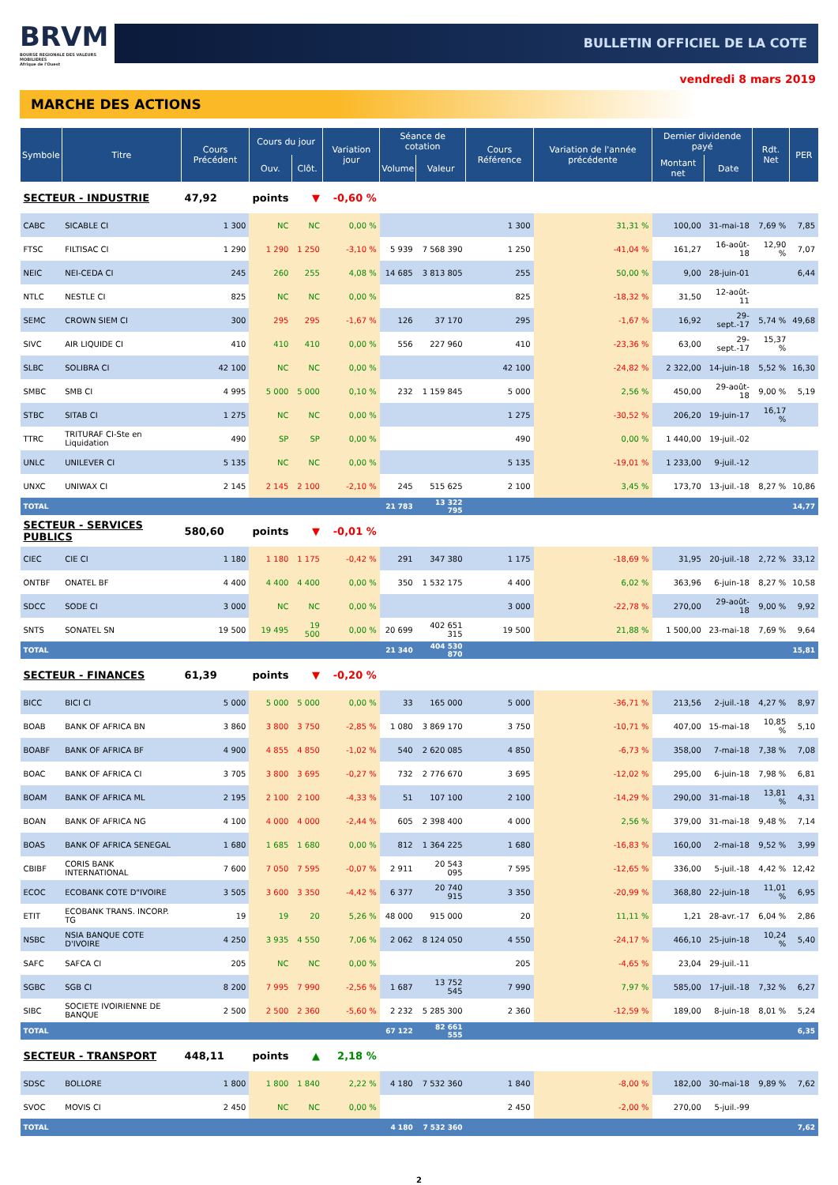BRVM
BOURSE REGIONALE DES VALEURS MOBILIERES
Afrique de l'Ouest
BULLETIN OFFICIEL DE LA COTE
vendredi 8 mars 2019
MARCHE DES ACTIONS
| Symbole | Titre | Cours Précédent | Cours du jour | | Variation jour | Séance de cotation | | Cours Référence | Variation de l'année précédente | Dernier dividende payé | | Rdt. Net | PER |
| --- | --- | --- | --- | --- | --- | --- | --- | --- | --- | --- | --- | --- | --- |
| | | | Ouv. | Clôt. | | Volume | Valeur | | | Montant net | Date | | |
| SECTEUR - INDUSTRIE | | 47,92 | points | ▼ | -0,60 % | | | | | | | | |
| CABC | SICABLE CI | 1 300 | NC | NC | 0,00 % | | | 1 300 | 31,31 % | 100,00 | 31-mai-18 | 7,69 % | 7,85 |
| FTSC | FILTISAC CI | 1 290 | 1 290 | 1 250 | -3,10 % | 5 939 | 7 568 390 | 1 250 | -41,04 % | 161,27 | 16-août-18 | 12,90 % | 7,07 |
| NEIC | NEI-CEDA CI | 245 | 260 | 255 | 4,08 % | 14 685 | 3 813 805 | 255 | 50,00 % | 9,00 | 28-juin-01 | | 6,44 |
| NTLC | NESTLE CI | 825 | NC | NC | 0,00 % | | | 825 | -18,32 % | 31,50 | 12-août-11 | | |
| SEMC | CROWN SIEM CI | 300 | 295 | 295 | -1,67 % | 126 | 37 170 | 295 | -1,67 % | 16,92 | 29-sept.-17 | 5,74 % | 49,68 |
| SIVC | AIR LIQUIDE CI | 410 | 410 | 410 | 0,00 % | 556 | 227 960 | 410 | -23,36 % | 63,00 | 29-sept.-17 | 15,37 % | |
| SLBC | SOLIBRA CI | 42 100 | NC | NC | 0,00 % | | | 42 100 | -24,82 % | 2 322,00 | 14-juin-18 | 5,52 % | 16,30 |
| SMBC | SMB CI | 4 995 | 5 000 | 5 000 | 0,10 % | 232 | 1 159 845 | 5 000 | 2,56 % | 450,00 | 29-août-18 | 9,00 % | 5,19 |
| STBC | SITAB CI | 1 275 | NC | NC | 0,00 % | | | 1 275 | -30,52 % | 206,20 | 19-juin-17 | 16,17 % | |
| TTRC | TRITURAF CI-Ste en Liquidation | 490 | SP | SP | 0,00 % | | | 490 | 0,00 % | 1 440,00 | 19-juil.-02 | | |
| UNLC | UNILEVER CI | 5 135 | NC | NC | 0,00 % | | | 5 135 | -19,01 % | 1 233,00 | 9-juil.-12 | | |
| UNXC | UNIWAX CI | 2 145 | 2 145 | 2 100 | -2,10 % | 245 | 515 625 | 2 100 | 3,45 % | 173,70 | 13-juil.-18 | 8,27 % | 10,86 |
| TOTAL | | | | | | 21 783 | 13 322 795 | | | | | | 14,77 |
| SECTEUR - SERVICES PUBLICS | | 580,60 | points | ▼ | -0,01 % | | | | | | | | |
| CIEC | CIE CI | 1 180 | 1 180 | 1 175 | -0,42 % | 291 | 347 380 | 1 175 | -18,69 % | 31,95 | 20-juil.-18 | 2,72 % | 33,12 |
| ONTBF | ONATEL BF | 4 400 | 4 400 | 4 400 | 0,00 % | 350 | 1 532 175 | 4 400 | 6,02 % | 363,96 | 6-juin-18 | 8,27 % | 10,58 |
| SDCC | SODE CI | 3 000 | NC | NC | 0,00 % | | | 3 000 | -22,78 % | 270,00 | 29-août-18 | 9,00 % | 9,92 |
| SNTS | SONATEL SN | 19 500 | 19 495 | 19 500 | 0,00 % | 20 699 | 402 651 315 | 19 500 | 21,88 % | 1 500,00 | 23-mai-18 | 7,69 % | 9,64 |
| TOTAL | | | | | | 21 340 | 404 530 870 | | | | | | 15,81 |
| SECTEUR - FINANCES | | 61,39 | points | ▼ | -0,20 % | | | | | | | | |
| BICC | BICI CI | 5 000 | 5 000 | 5 000 | 0,00 % | 33 | 165 000 | 5 000 | -36,71 % | 213,56 | 2-juil.-18 | 4,27 % | 8,97 |
| BOAB | BANK OF AFRICA BN | 3 860 | 3 800 | 3 750 | -2,85 % | 1 080 | 3 869 170 | 3 750 | -10,71 % | 407,00 | 15-mai-18 | 10,85 % | 5,10 |
| BOABF | BANK OF AFRICA BF | 4 900 | 4 855 | 4 850 | -1,02 % | 540 | 2 620 085 | 4 850 | -6,73 % | 358,00 | 7-mai-18 | 7,38 % | 7,08 |
| BOAC | BANK OF AFRICA CI | 3 705 | 3 800 | 3 695 | -0,27 % | 732 | 2 776 670 | 3 695 | -12,02 % | 295,00 | 6-juin-18 | 7,98 % | 6,81 |
| BOAM | BANK OF AFRICA ML | 2 195 | 2 100 | 2 100 | -4,33 % | 51 | 107 100 | 2 100 | -14,29 % | 290,00 | 31-mai-18 | 13,81 % | 4,31 |
| BOAN | BANK OF AFRICA NG | 4 100 | 4 000 | 4 000 | -2,44 % | 605 | 2 398 400 | 4 000 | 2,56 % | 379,00 | 31-mai-18 | 9,48 % | 7,14 |
| BOAS | BANK OF AFRICA SENEGAL | 1 680 | 1 685 | 1 680 | 0,00 % | 812 | 1 364 225 | 1 680 | -16,83 % | 160,00 | 2-mai-18 | 9,52 % | 3,99 |
| CBIBF | CORIS BANK INTERNATIONAL | 7 600 | 7 050 | 7 595 | -0,07 % | 2 911 | 20 543 095 | 7 595 | -12,65 % | 336,00 | 5-juil.-18 | 4,42 % | 12,42 |
| ECOC | ECOBANK COTE D"IVOIRE | 3 505 | 3 600 | 3 350 | -4,42 % | 6 377 | 20 740 915 | 3 350 | -20,99 % | 368,80 | 22-juin-18 | 11,01 % | 6,95 |
| ETIT | ECOBANK TRANS. INCORP. TG | 19 | 19 | 20 | 5,26 % | 48 000 | 915 000 | 20 | 11,11 % | 1,21 | 28-avr.-17 | 6,04 % | 2,86 |
| NSBC | NSIA BANQUE COTE D'IVOIRE | 4 250 | 3 935 | 4 550 | 7,06 % | 2 062 | 8 124 050 | 4 550 | -24,17 % | 466,10 | 25-juin-18 | 10,24 % | 5,40 |
| SAFC | SAFCA CI | 205 | NC | NC | 0,00 % | | | 205 | -4,65 % | 23,04 | 29-juil.-11 | | |
| SGBC | SGB CI | 8 200 | 7 995 | 7 990 | -2,56 % | 1 687 | 13 752 545 | 7 990 | 7,97 % | 585,00 | 17-juil.-18 | 7,32 % | 6,27 |
| SIBC | SOCIETE IVOIRIENNE DE BANQUE | 2 500 | 2 500 | 2 360 | -5,60 % | 2 232 | 5 285 300 | 2 360 | -12,59 % | 189,00 | 8-juin-18 | 8,01 % | 5,24 |
| TOTAL | | | | | | 67 122 | 82 661 555 | | | | | | 6,35 |
| SECTEUR - TRANSPORT | | 448,11 | points | ▲ | 2,18 % | | | | | | | | |
| SDSC | BOLLORE | 1 800 | 1 800 | 1 840 | 2,22 % | 4 180 | 7 532 360 | 1 840 | -8,00 % | 182,00 | 30-mai-18 | 9,89 % | 7,62 |
| SVOC | MOVIS CI | 2 450 | NC | NC | 0,00 % | | | 2 450 | -2,00 % | 270,00 | 5-juil.-99 | | |
| TOTAL | | | | | | 4 180 | 7 532 360 | | | | | | 7,62 |
2